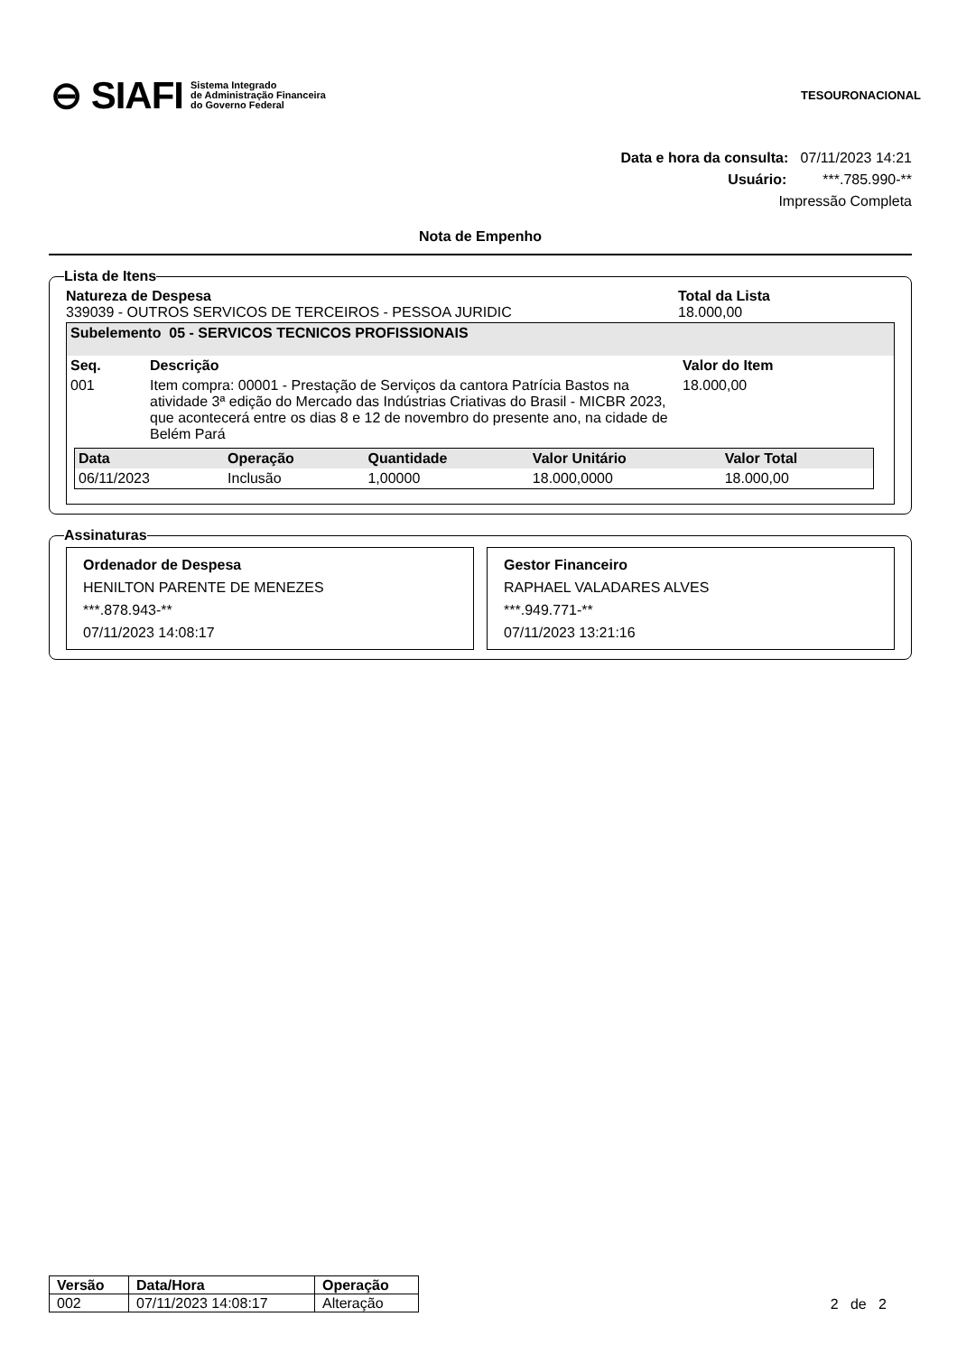⊖ SIAFI Sistema Integrado
de Administração Financeira
do Governo Federal
TESOURONACIONAL
Data e hora da consulta: 07/11/2023 14:21
Usuário: ***.785.990-**
Impressão Completa
Nota de Empenho
Lista de Itens
Natureza de Despesa
339039 - OUTROS SERVICOS DE TERCEIROS - PESSOA JURIDIC
Total da Lista
18.000,00
Subelemento 05 - SERVICOS TECNICOS PROFISSIONAIS
| Seq. | Descrição | Valor do Item |
| --- | --- | --- |
| 001 | Item compra: 00001 - Prestação de Serviços da cantora Patrícia Bastos na atividade 3ª edição do Mercado das Indústrias Criativas do Brasil - MICBR 2023, que acontecerá entre os dias 8 e 12 de novembro do presente ano, na cidade de Belém Pará | 18.000,00 |
| Data | Operação | Quantidade | Valor Unitário | Valor Total |
| --- | --- | --- | --- | --- |
| 06/11/2023 | Inclusão | 1,00000 | 18.000,0000 | 18.000,00 |
Assinaturas
Ordenador de Despesa
HENILTON PARENTE DE MENEZES
***.878.943-**
07/11/2023 14:08:17
Gestor Financeiro
RAPHAEL VALADARES ALVES
***.949.771-**
07/11/2023 13:21:16
| Versão | Data/Hora | Operação |
| 002 | 07/11/2023 14:08:17 | Alteração |
2 de 2